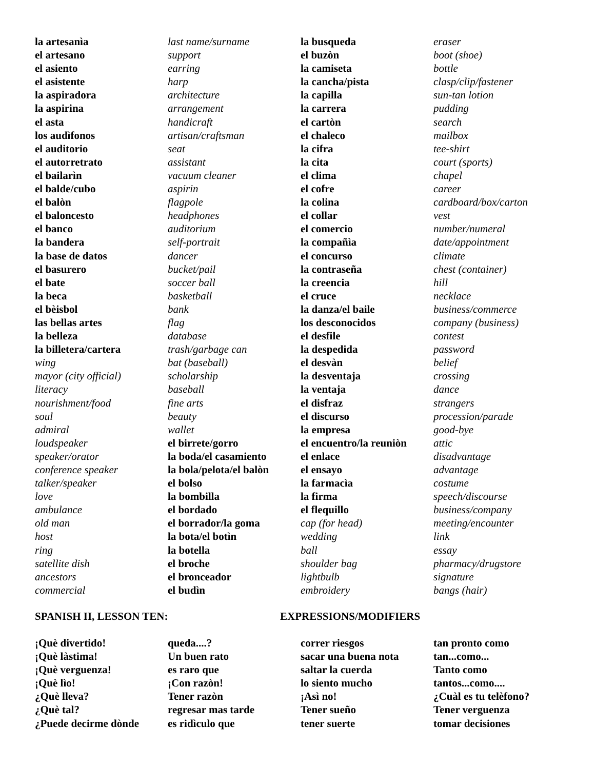la artesanìa
el artesano
el asiento
el asistente
la aspiradora
la aspirina
el asta
los audìfonos
el auditorio
el autorretrato
el bailarìn
el balde/cubo
el balòn
el baloncesto
el banco
la bandera
la base de datos
el basurero
el bate
la beca
el bèisbol
las bellas artes
la belleza
la billetera/cartera
wing
mayor (city official)
literacy
nourishment/food
soul
admiral
loudspeaker
speaker/orator
conference speaker
talker/speaker
love
ambulance
old man
host
ring
satellite dish
ancestors
commercial
last name/surname
support
earring
harp
architecture
arrangement
handicraft
artisan/craftsman
seat
assistant
vacuum cleaner
aspirin
flagpole
headphones
auditorium
self-portrait
dancer
bucket/pail
soccer ball
basketball
bank
flag
database
trash/garbage can
bat (baseball)
scholarship
baseball
fine arts
beauty
wallet
el birrete/gorro
la boda/el casamiento
la bola/pelota/el balòn
el bolso
la bombilla
el bordado
el borrador/la goma
la bota/el botìn
la botella
el broche
el bronceador
el budìn
la busqueda
el buzòn
la camiseta
la cancha/pista
la capilla
la carrera
el cartòn
el chaleco
la cifra
la cita
el clima
el cofre
la colina
el collar
el comercio
la compañìa
el concurso
la contraseña
la creencia
el cruce
la danza/el baile
los desconocidos
el desfile
la despedida
el desvàn
la desventaja
la ventaja
el disfraz
el discurso
la empresa
el encuentro/la reuniòn
el enlace
el ensayo
la farmacìa
la firma
el flequillo
cap (for head)
wedding
ball
shoulder bag
lightbulb
embroidery
eraser
boot (shoe)
bottle
clasp/clip/fastener
sun-tan lotion
pudding
search
mailbox
tee-shirt
court (sports)
chapel
career
cardboard/box/carton
vest
number/numeral
date/appointment
climate
chest (container)
hill
necklace
business/commerce
company (business)
contest
password
belief
crossing
dance
strangers
procession/parade
good-bye
attic
disadvantage
advantage
costume
speech/discourse
business/company
meeting/encounter
link
essay
pharmacy/drugstore
signature
bangs (hair)
SPANISH II, LESSON TEN: EXPRESSIONS/MODIFIERS
¡Què divertido!
¡Què làstima!
¡Què verguenza!
¡Què lìo!
¿Què lleva?
¿Què tal?
¿Puede decirme dònde
queda....?
Un buen rato
es raro que
¡Con razòn!
Tener razòn
regresar mas tarde
es ridìculo que
correr riesgos
sacar una buena nota
saltar la cuerda
lo siento mucho
¡Asì no!
Tener sueño
tener suerte
tan pronto como
tan...como...
Tanto como
tantos...como....
¿Cuàl es tu telèfono?
Tener verguenza
tomar decisiones